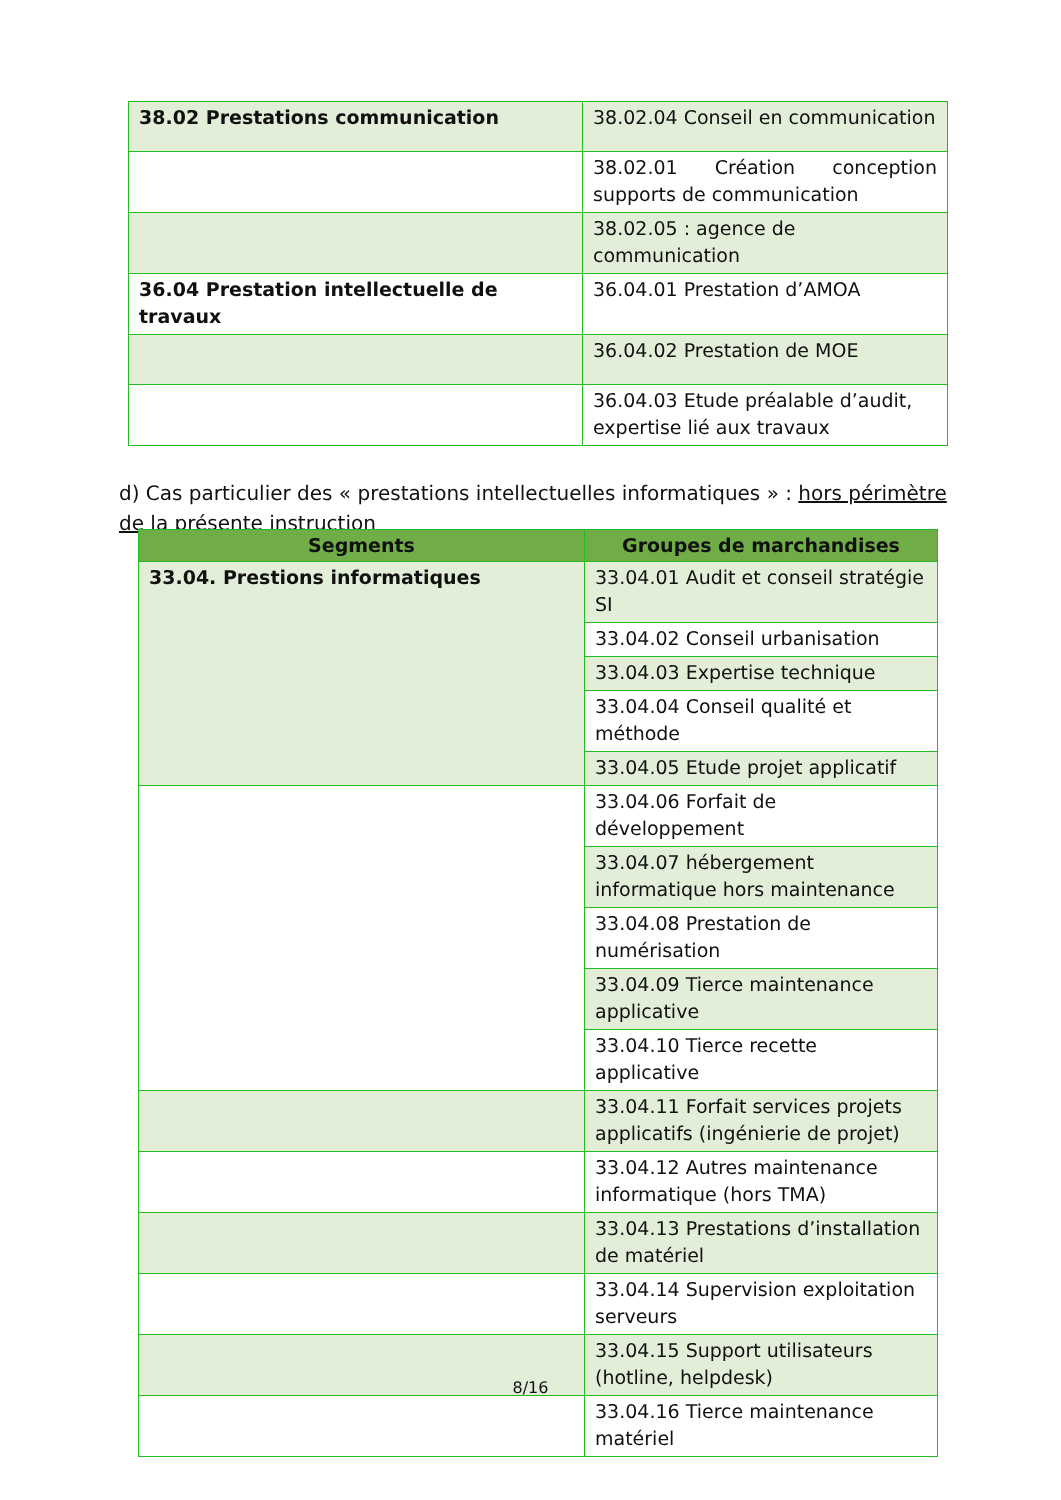| 38.02 Prestations communication | 38.02.04 Conseil en communication |
| | 38.02.01 Création conception supports de communication |
| | 38.02.05 : agence de communication |
| 36.04 Prestation intellectuelle de travaux | 36.04.01 Prestation d’AMOA |
| | 36.04.02 Prestation de MOE |
| | 36.04.03 Etude préalable d’audit, expertise lié aux travaux |
d) Cas particulier des « prestations intellectuelles informatiques » : hors périmètre de la présente instruction
| Segments | Groupes de marchandises |
| --- | --- |
| 33.04. Prestions informatiques | 33.04.01 Audit et conseil stratégie SI |
| | 33.04.02 Conseil urbanisation |
| | 33.04.03 Expertise technique |
| | 33.04.04 Conseil qualité et méthode |
| | 33.04.05 Etude projet applicatif |
| | 33.04.06 Forfait de développement |
| | 33.04.07 hébergement informatique hors maintenance |
| | 33.04.08 Prestation de numérisation |
| | 33.04.09 Tierce maintenance applicative |
| | 33.04.10 Tierce recette applicative |
| | 33.04.11 Forfait services projets applicatifs (ingénierie de projet) |
| | 33.04.12 Autres maintenance informatique (hors TMA) |
| | 33.04.13 Prestations d’installation de matériel |
| | 33.04.14 Supervision exploitation serveurs |
| | 33.04.15 Support utilisateurs (hotline, helpdesk) |
| | 33.04.16 Tierce maintenance matériel |
8/16